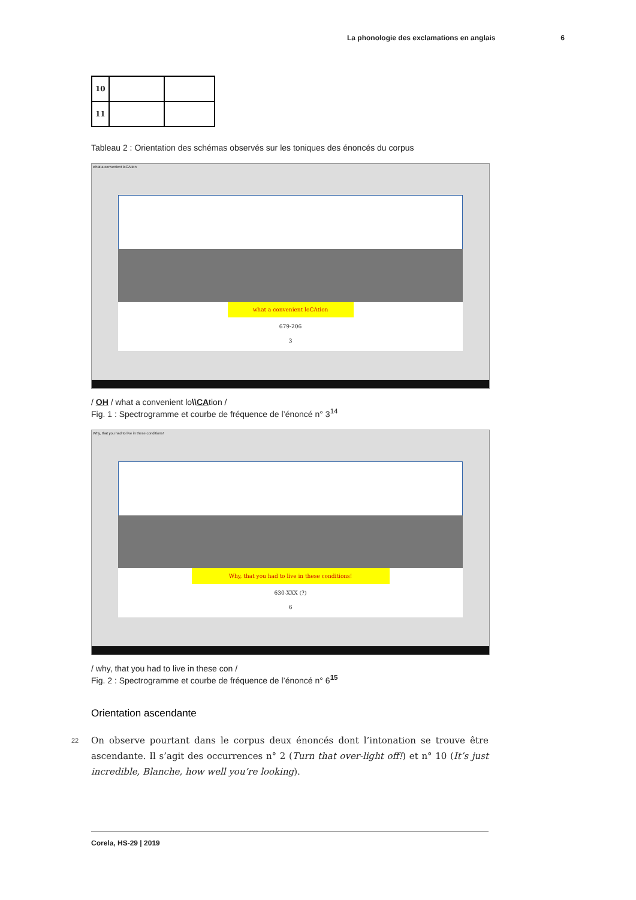La phonologie des exclamations en anglais 6
| 10 | | |
| 11 | | |
Tableau 2 : Orientation des schémas observés sur les toniques des énoncés du corpus
what a convenient loCAtion
what a convenient loCAtion
679-206
3
/ OH / what a convenient lo\\CAtion /
Fig. 1 : Spectrogramme et courbe de fréquence de l’énoncé n° 3<sup>14</sup>
Why, that you had to live in these conditions!
Why, that you had to live in these conditions!
630-XXX (?)
6
/ why, that you had to live in these con /
Fig. 2 : Spectrogramme et courbe de fréquence de l’énoncé n° 6<sup>15</sup>
Orientation ascendante
22 On observe pourtant dans le corpus deux énoncés dont l’intonation se trouve être ascendante. Il s’agit des occurrences n° 2 (Turn that over-light off!) et n° 10 (It’s just incredible, Blanche, how well you’re looking).
Corela, HS-29 | 2019